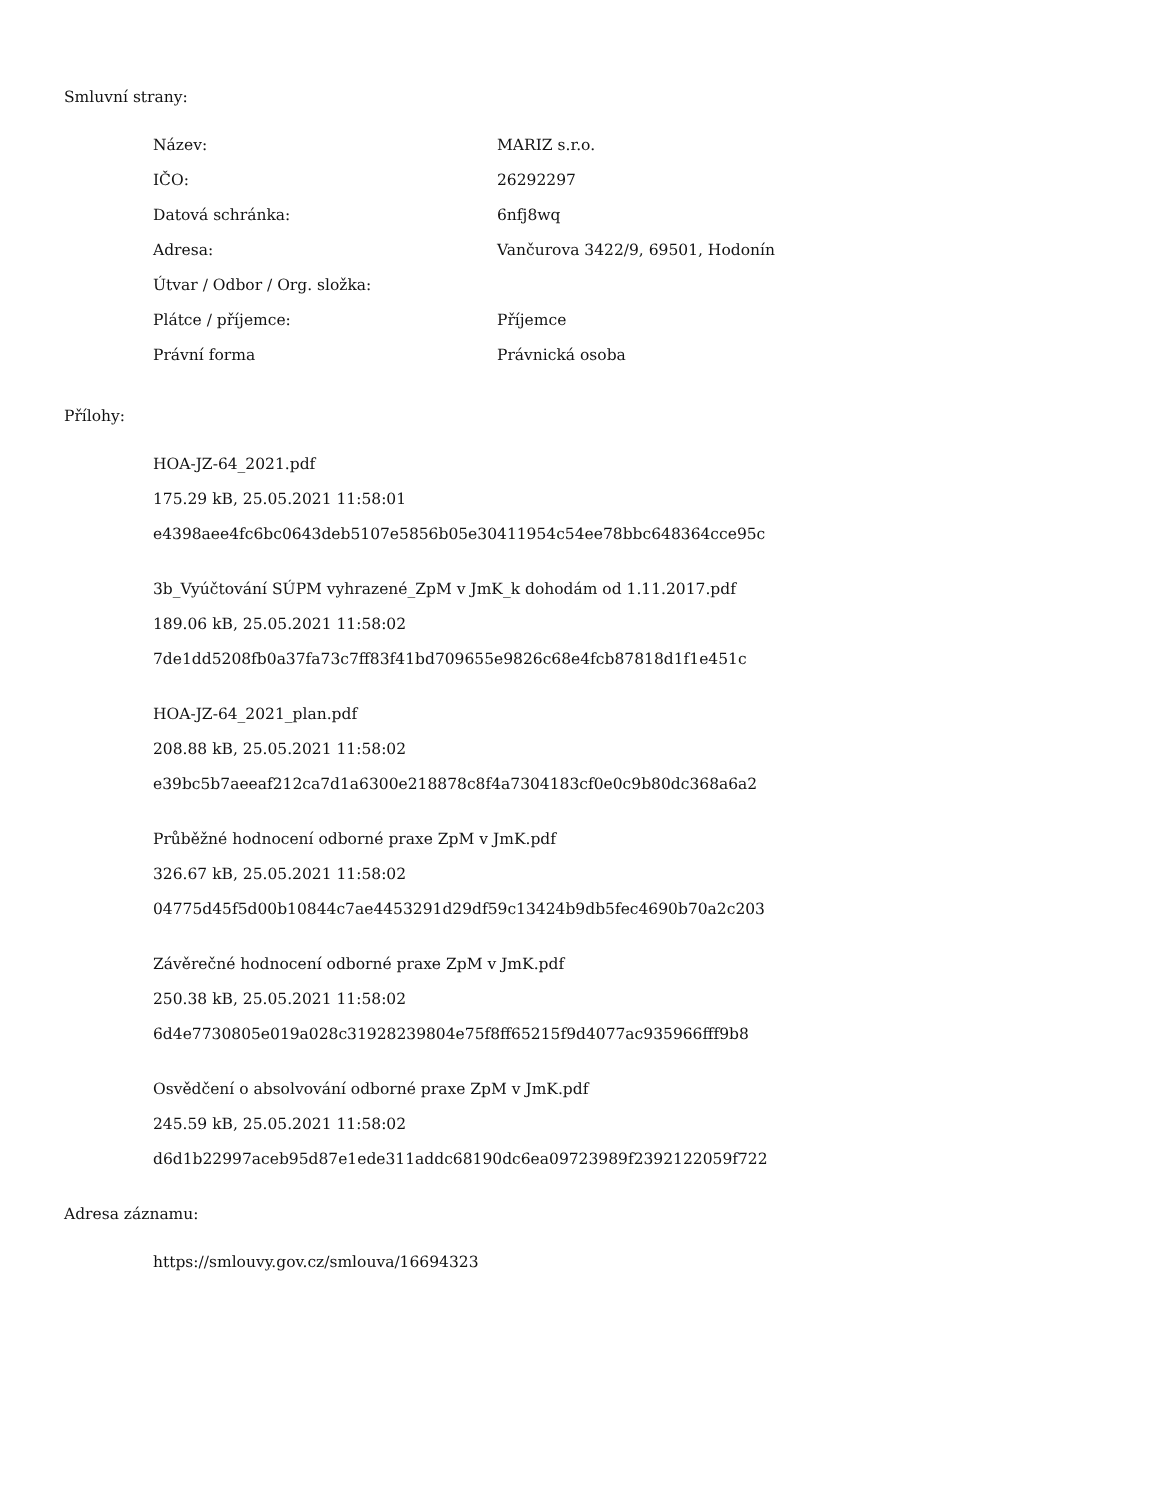Smluvní strany:
| Název: | MARIZ s.r.o. |
| IČO: | 26292297 |
| Datová schránka: | 6nfj8wq |
| Adresa: | Vančurova 3422/9, 69501, Hodonín |
| Útvar / Odbor / Org. složka: | |
| Plátce / příjemce: | Příjemce |
| Právní forma | Právnická osoba |
Přílohy:
HOA-JZ-64_2021.pdf
175.29 kB, 25.05.2021 11:58:01
e4398aee4fc6bc0643deb5107e5856b05e30411954c54ee78bbc648364cce95c
3b_Vyúčtování SÚPM vyhrazené_ZpM v JmK_k dohodám od 1.11.2017.pdf
189.06 kB, 25.05.2021 11:58:02
7de1dd5208fb0a37fa73c7ff83f41bd709655e9826c68e4fcb87818d1f1e451c
HOA-JZ-64_2021_plan.pdf
208.88 kB, 25.05.2021 11:58:02
e39bc5b7aeeaf212ca7d1a6300e218878c8f4a7304183cf0e0c9b80dc368a6a2
Průběžné hodnocení odborné praxe ZpM v JmK.pdf
326.67 kB, 25.05.2021 11:58:02
04775d45f5d00b10844c7ae4453291d29df59c13424b9db5fec4690b70a2c203
Závěrečné hodnocení odborné praxe ZpM v JmK.pdf
250.38 kB, 25.05.2021 11:58:02
6d4e7730805e019a028c31928239804e75f8ff65215f9d4077ac935966fff9b8
Osvědčení o absolvování odborné praxe ZpM v JmK.pdf
245.59 kB, 25.05.2021 11:58:02
d6d1b22997aceb95d87e1ede311addc68190dc6ea09723989f2392122059f722
Adresa záznamu:
https://smlouvy.gov.cz/smlouva/16694323